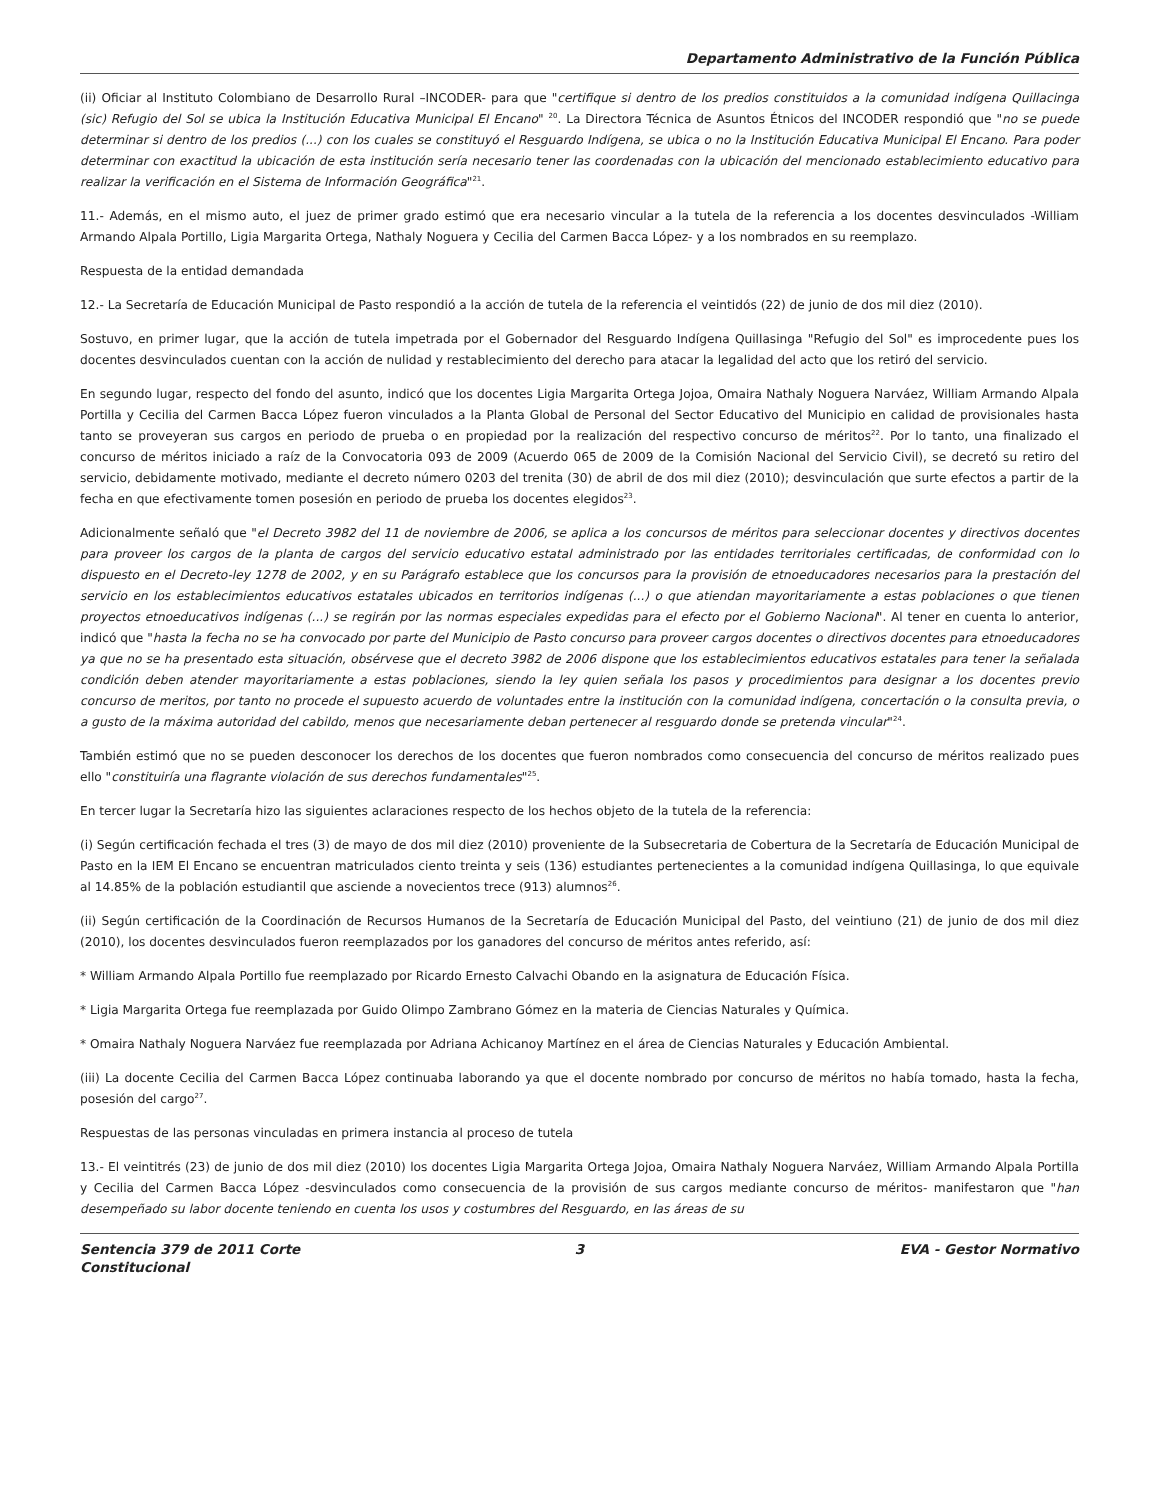Departamento Administrativo de la Función Pública
(ii) Oficiar al Instituto Colombiano de Desarrollo Rural –INCODER- para que "certifique si dentro de los predios constituidos a la comunidad indígena Quillacinga (sic) Refugio del Sol se ubica la Institución Educativa Municipal El Encano" <sup>20</sup>. La Directora Técnica de Asuntos Étnicos del INCODER respondió que "no se puede determinar si dentro de los predios (...) con los cuales se constituyó el Resguardo Indígena, se ubica o no la Institución Educativa Municipal El Encano. Para poder determinar con exactitud la ubicación de esta institución sería necesario tener las coordenadas con la ubicación del mencionado establecimiento educativo para realizar la verificación en el Sistema de Información Geográfica"<sup>21</sup>.
11.- Además, en el mismo auto, el juez de primer grado estimó que era necesario vincular a la tutela de la referencia a los docentes desvinculados -William Armando Alpala Portillo, Ligia Margarita Ortega, Nathaly Noguera y Cecilia del Carmen Bacca López- y a los nombrados en su reemplazo.
Respuesta de la entidad demandada
12.- La Secretaría de Educación Municipal de Pasto respondió a la acción de tutela de la referencia el veintidós (22) de junio de dos mil diez (2010).
Sostuvo, en primer lugar, que la acción de tutela impetrada por el Gobernador del Resguardo Indígena Quillasinga "Refugio del Sol" es improcedente pues los docentes desvinculados cuentan con la acción de nulidad y restablecimiento del derecho para atacar la legalidad del acto que los retiró del servicio.
En segundo lugar, respecto del fondo del asunto, indicó que los docentes Ligia Margarita Ortega Jojoa, Omaira Nathaly Noguera Narváez, William Armando Alpala Portilla y Cecilia del Carmen Bacca López fueron vinculados a la Planta Global de Personal del Sector Educativo del Municipio en calidad de provisionales hasta tanto se proveyeran sus cargos en periodo de prueba o en propiedad por la realización del respectivo concurso de méritos<sup>22</sup>. Por lo tanto, una finalizado el concurso de méritos iniciado a raíz de la Convocatoria 093 de 2009 (Acuerdo 065 de 2009 de la Comisión Nacional del Servicio Civil), se decretó su retiro del servicio, debidamente motivado, mediante el decreto número 0203 del trenita (30) de abril de dos mil diez (2010); desvinculación que surte efectos a partir de la fecha en que efectivamente tomen posesión en periodo de prueba los docentes elegidos<sup>23</sup>.
Adicionalmente señaló que "el Decreto 3982 del 11 de noviembre de 2006, se aplica a los concursos de méritos para seleccionar docentes y directivos docentes para proveer los cargos de la planta de cargos del servicio educativo estatal administrado por las entidades territoriales certificadas, de conformidad con lo dispuesto en el Decreto-ley 1278 de 2002, y en su Parágrafo establece que los concursos para la provisión de etnoeducadores necesarios para la prestación del servicio en los establecimientos educativos estatales ubicados en territorios indígenas (...) o que atiendan mayoritariamente a estas poblaciones o que tienen proyectos etnoeducativos indígenas (...) se regirán por las normas especiales expedidas para el efecto por el Gobierno Nacional". Al tener en cuenta lo anterior, indicó que "hasta la fecha no se ha convocado por parte del Municipio de Pasto concurso para proveer cargos docentes o directivos docentes para etnoeducadores ya que no se ha presentado esta situación, obsérvese que el decreto 3982 de 2006 dispone que los establecimientos educativos estatales para tener la señalada condición deben atender mayoritariamente a estas poblaciones, siendo la ley quien señala los pasos y procedimientos para designar a los docentes previo concurso de meritos, por tanto no procede el supuesto acuerdo de voluntades entre la institución con la comunidad indígena, concertación o la consulta previa, o a gusto de la máxima autoridad del cabildo, menos que necesariamente deban pertenecer al resguardo donde se pretenda vincular"<sup>24</sup>.
También estimó que no se pueden desconocer los derechos de los docentes que fueron nombrados como consecuencia del concurso de méritos realizado pues ello "constituiría una flagrante violación de sus derechos fundamentales"<sup>25</sup>.
En tercer lugar la Secretaría hizo las siguientes aclaraciones respecto de los hechos objeto de la tutela de la referencia:
(i) Según certificación fechada el tres (3) de mayo de dos mil diez (2010) proveniente de la Subsecretaria de Cobertura de la Secretaría de Educación Municipal de Pasto en la IEM El Encano se encuentran matriculados ciento treinta y seis (136) estudiantes pertenecientes a la comunidad indígena Quillasinga, lo que equivale al 14.85% de la población estudiantil que asciende a novecientos trece (913) alumnos<sup>26</sup>.
(ii) Según certificación de la Coordinación de Recursos Humanos de la Secretaría de Educación Municipal del Pasto, del veintiuno (21) de junio de dos mil diez (2010), los docentes desvinculados fueron reemplazados por los ganadores del concurso de méritos antes referido, así:
* William Armando Alpala Portillo fue reemplazado por Ricardo Ernesto Calvachi Obando en la asignatura de Educación Física.
* Ligia Margarita Ortega fue reemplazada por Guido Olimpo Zambrano Gómez en la materia de Ciencias Naturales y Química.
* Omaira Nathaly Noguera Narváez fue reemplazada por Adriana Achicanoy Martínez en el área de Ciencias Naturales y Educación Ambiental.
(iii) La docente Cecilia del Carmen Bacca López continuaba laborando ya que el docente nombrado por concurso de méritos no había tomado, hasta la fecha, posesión del cargo<sup>27</sup>.
Respuestas de las personas vinculadas en primera instancia al proceso de tutela
13.- El veintitrés (23) de junio de dos mil diez (2010) los docentes Ligia Margarita Ortega Jojoa, Omaira Nathaly Noguera Narváez, William Armando Alpala Portilla y Cecilia del Carmen Bacca López -desvinculados como consecuencia de la provisión de sus cargos mediante concurso de méritos- manifestaron que "han desempeñado su labor docente teniendo en cuenta los usos y costumbres del Resguardo, en las áreas de su
Sentencia 379 de 2011 Corte Constitucional
3 EVA - Gestor Normativo